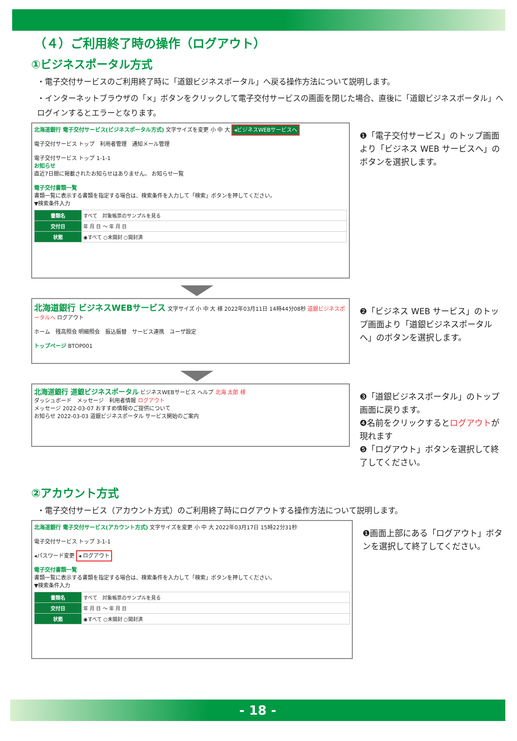（４）ご利用終了時の操作（ログアウト）
①ビジネスポータル方式
・電子交付サービスのご利用終了時に「道銀ビジネスポータル」へ戻る操作方法について説明します。
・インターネットブラウザの「×」ボタンをクリックして電子交付サービスの画面を閉じた場合、直後に「道銀ビジネスポータル」へ
ログインするとエラーとなります。
北海道銀行 電子交付サービス(ビジネスポータル方式) 文字サイズを変更 小 中 大 ◂ビジネスWEBサービスへ
電子交付サービス トップ　利用者管理　通知メール管理
電子交付サービス トップ 1-1-1
お知らせ
直近7日間に掲載されたお知らせはありません。 お知らせ一覧
電子交付書類一覧
書類一覧に表示する書類を指定する場合は、検索条件を入力して「検索」ボタンを押してください。
▼検索条件入力
| 書類名 | すべて 対象帳票のサンプルを見る |
| 交付日 | 年 月 日 ～ 年 月 日 |
| 状態 | ◉すべて ○未開封 ○開封済 |
❶「電子交付サービス」のトップ画面より「ビジネス WEB サービスへ」のボタンを選択します。
北海道銀行 ビジネスWEBサービス 文字サイズ 小 中 大 様 2022年03月11日 14時44分08秒 道銀ビジネスポータルへ ログアウト
ホーム　残高照会 明細照会　振込振替　サービス連携　ユーザ設定
トップページ BTOP001
❷「ビジネス WEB サービス」のトップ画面より「道銀ビジネスポータルへ」のボタンを選択します。
北海道銀行 道銀ビジネスポータル ビジネスWEBサービス ヘルプ 北海 太郎 様
ダッシュボード　メッセージ　利用者情報 ログアウト
メッセージ 2022-03-07 おすすめ情報のご提供について
お知らせ 2022-03-03 道銀ビジネスポータル サービス開始のご案内
❸「道銀ビジネスポータル」のトップ画面に戻ります。
❹名前をクリックするとログアウトが現れます
❺「ログアウト」ボタンを選択して終了してください。
②アカウント方式
・電子交付サービス（アカウント方式）のご利用終了時にログアウトする操作方法について説明します。
北海道銀行 電子交付サービス(アカウント方式) 文字サイズを変更 小 中 大 2022年03月17日 15時22分31秒
電子交付サービス トップ 3-1-1
◂パスワード変更 ◂ ログアウト
電子交付書類一覧
書類一覧に表示する書類を指定する場合は、検索条件を入力して「検索」ボタンを押してください。
▼検索条件入力
| 書類名 | すべて 対象帳票のサンプルを見る |
| 交付日 | 年 月 日 ～ 年 月 日 |
| 状態 | ◉すべて ○未開封 ○開封済 |
❶画面上部にある「ログアウト」ボタンを選択して終了してください。
- 18 -